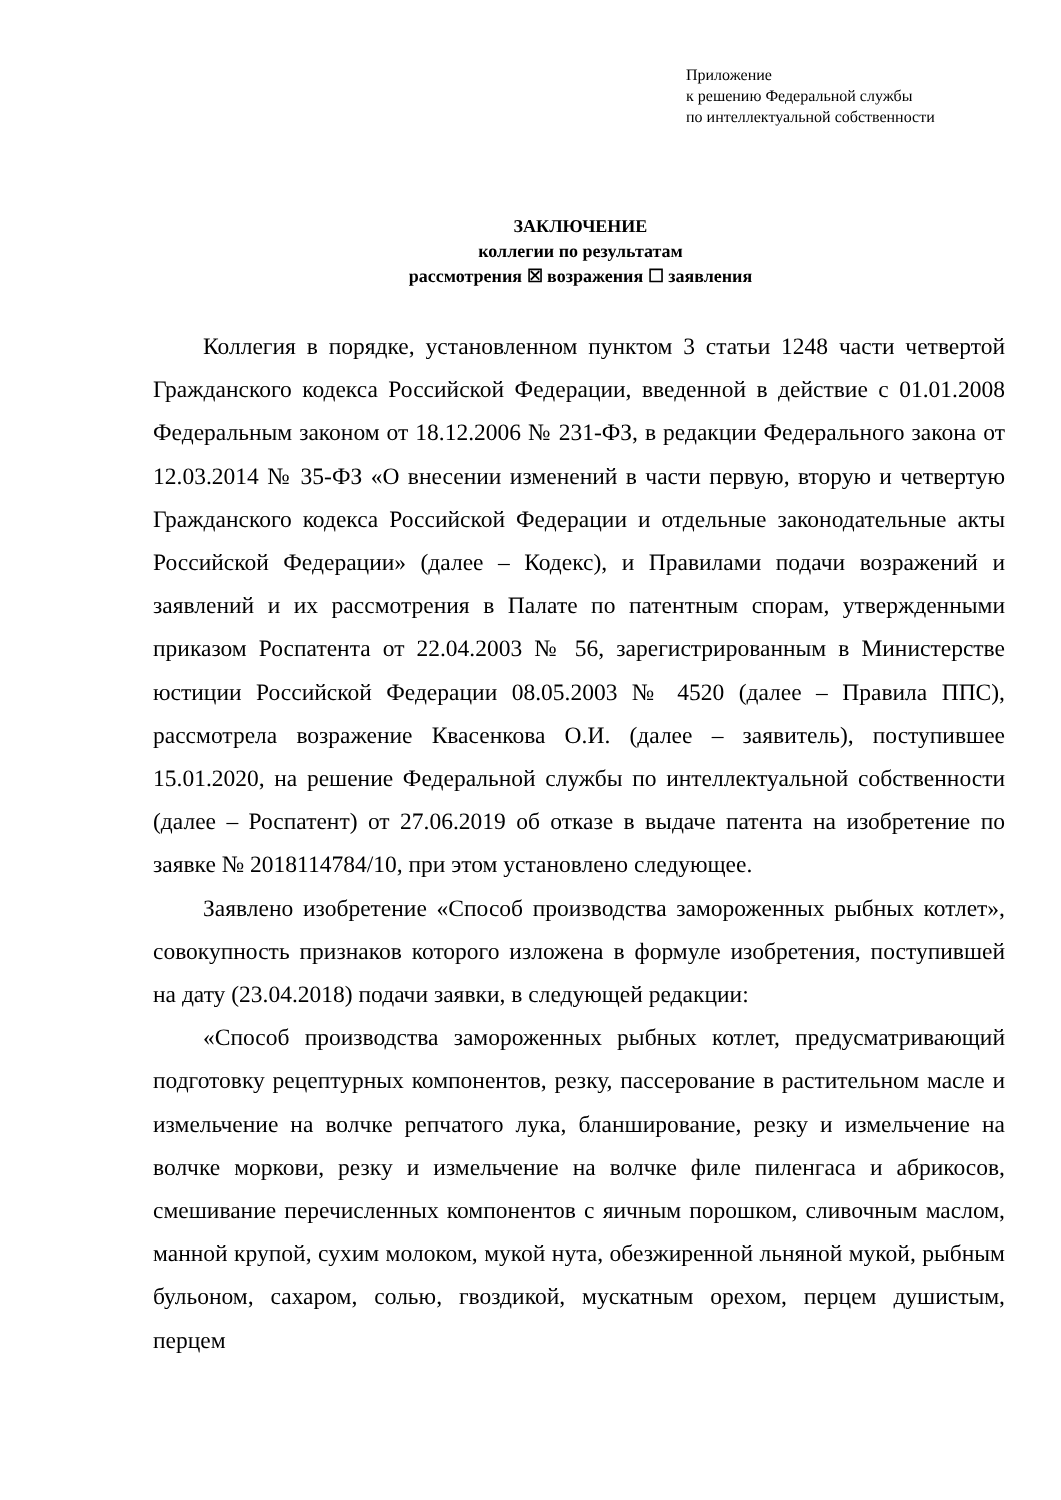Приложение
к решению Федеральной службы
по интеллектуальной собственности
ЗАКЛЮЧЕНИЕ
коллегии по результатам
рассмотрения ☒ возражения ☐ заявления
Коллегия в порядке, установленном пунктом 3 статьи 1248 части четвертой Гражданского кодекса Российской Федерации, введенной в действие с 01.01.2008 Федеральным законом от 18.12.2006 № 231-ФЗ, в редакции Федерального закона от 12.03.2014 № 35-ФЗ «О внесении изменений в части первую, вторую и четвертую Гражданского кодекса Российской Федерации и отдельные законодательные акты Российской Федерации» (далее – Кодекс), и Правилами подачи возражений и заявлений и их рассмотрения в Палате по патентным спорам, утвержденными приказом Роспатента от 22.04.2003 № 56, зарегистрированным в Министерстве юстиции Российской Федерации 08.05.2003 № 4520 (далее – Правила ППС), рассмотрела возражение Квасенкова О.И. (далее – заявитель), поступившее 15.01.2020, на решение Федеральной службы по интеллектуальной собственности (далее – Роспатент) от 27.06.2019 об отказе в выдаче патента на изобретение по заявке № 2018114784/10, при этом установлено следующее.
Заявлено изобретение «Способ производства замороженных рыбных котлет», совокупность признаков которого изложена в формуле изобретения, поступившей на дату (23.04.2018) подачи заявки, в следующей редакции:
«Способ производства замороженных рыбных котлет, предусматривающий подготовку рецептурных компонентов, резку, пассерование в растительном масле и измельчение на волчке репчатого лука, бланширование, резку и измельчение на волчке моркови, резку и измельчение на волчке филе пиленгаса и абрикосов, смешивание перечисленных компонентов с яичным порошком, сливочным маслом, манной крупой, сухим молоком, мукой нута, обезжиренной льняной мукой, рыбным бульоном, сахаром, солью, гвоздикой, мускатным орехом, перцем душистым, перцем